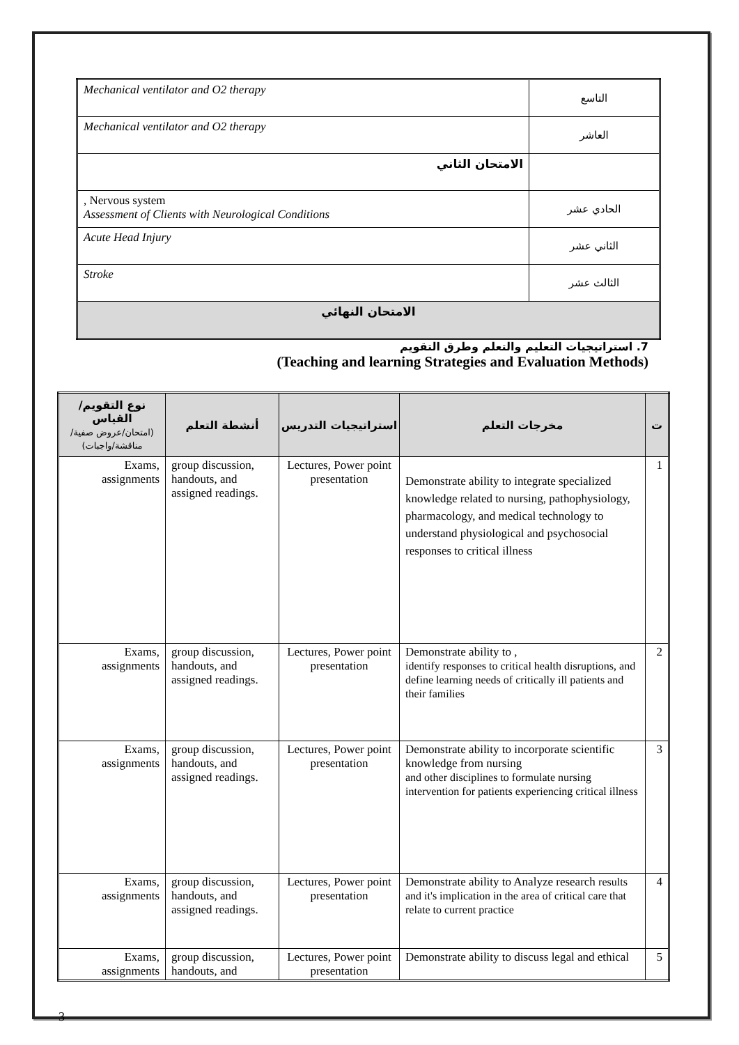| Mechanical ventilator and O2 therapy | التاسع |
| Mechanical ventilator and O2 therapy | العاشر |
| الامتحان الثاني | |
| , Nervous system Assessment of Clients with Neurological Conditions | الحادي عشر |
| Acute Head Injury | الثاني عشر |
| Stroke | الثالث عشر |
| الامتحان النهائي | |
7. استراتيجيات التعليم والتعلم وطرق التقويم
(Teaching and learning Strategies and Evaluation Methods)
| نوع التقويم/القياس (امتحان/عروض صفية/مناقشة/واجبات) | أنشطة التعلم | استراتيجيات التدريس | مخرجات التعلم | ت |
| --- | --- | --- | --- | --- |
| Exams, assignments | group discussion, handouts, and assigned readings. | Lectures, Power point presentation | Demonstrate ability to integrate specialized knowledge related to nursing, pathophysiology, pharmacology, and medical technology to understand physiological and psychosocial responses to critical illness | 1 |
| Exams, assignments | group discussion, handouts, and assigned readings. | Lectures, Power point presentation | Demonstrate ability to , identify responses to critical health disruptions, and define learning needs of critically ill patients and their families | 2 |
| Exams, assignments | group discussion, handouts, and assigned readings. | Lectures, Power point presentation | Demonstrate ability to incorporate scientific knowledge from nursing and other disciplines to formulate nursing intervention for patients experiencing critical illness | 3 |
| Exams, assignments | group discussion, handouts, and assigned readings. | Lectures, Power point presentation | Demonstrate ability to Analyze research results and it's implication in the area of critical care that relate to current practice | 4 |
| Exams, assignments | group discussion, handouts, and | Lectures, Power point presentation | Demonstrate ability to discuss legal and ethical | 5 |
3